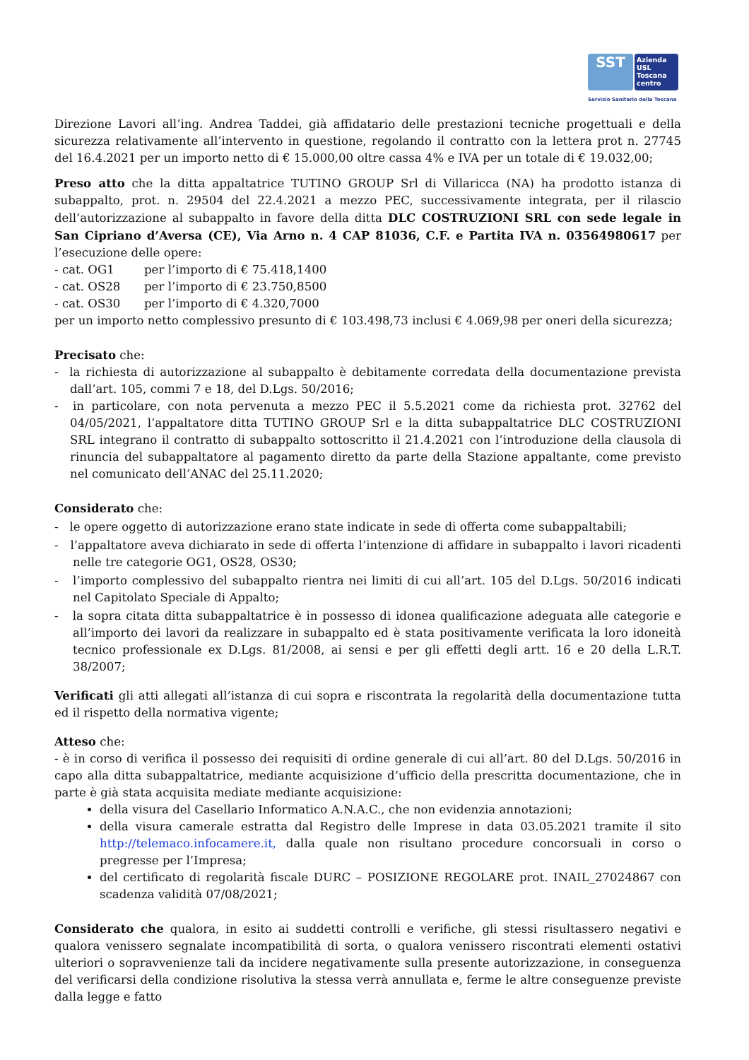SST
Azienda
USL
Toscana
centro
Servizio Sanitario della Toscana
Direzione Lavori all’ing. Andrea Taddei, già affidatario delle prestazioni tecniche progettuali e della sicurezza relativamente all’intervento in questione, regolando il contratto con la lettera prot n. 27745 del 16.4.2021 per un importo netto di € 15.000,00 oltre cassa 4% e IVA per un totale di € 19.032,00;
Preso atto che la ditta appaltatrice TUTINO GROUP Srl di Villaricca (NA) ha prodotto istanza di subappalto, prot. n. 29504 del 22.4.2021 a mezzo PEC, successivamente integrata, per il rilascio dell’autorizzazione al subappalto in favore della ditta DLC COSTRUZIONI SRL con sede legale in San Cipriano d’Aversa (CE), Via Arno n. 4 CAP 81036, C.F. e Partita IVA n. 03564980617 per l’esecuzione delle opere:
- cat. OG1 per l’importo di € 75.418,1400
- cat. OS28 per l’importo di € 23.750,8500
- cat. OS30 per l’importo di € 4.320,7000
per un importo netto complessivo presunto di € 103.498,73 inclusi € 4.069,98 per oneri della sicurezza;
Precisato che:
- la richiesta di autorizzazione al subappalto è debitamente corredata della documentazione prevista dall’art. 105, commi 7 e 18, del D.Lgs. 50/2016;
- in particolare, con nota pervenuta a mezzo PEC il 5.5.2021 come da richiesta prot. 32762 del 04/05/2021, l’appaltatore ditta TUTINO GROUP Srl e la ditta subappaltatrice DLC COSTRUZIONI SRL integrano il contratto di subappalto sottoscritto il 21.4.2021 con l’introduzione della clausola di rinuncia del subappaltatore al pagamento diretto da parte della Stazione appaltante, come previsto nel comunicato dell’ANAC del 25.11.2020;
Considerato che:
- le opere oggetto di autorizzazione erano state indicate in sede di offerta come subappaltabili;
- l’appaltatore aveva dichiarato in sede di offerta l’intenzione di affidare in subappalto i lavori ricadenti nelle tre categorie OG1, OS28, OS30;
- l’importo complessivo del subappalto rientra nei limiti di cui all’art. 105 del D.Lgs. 50/2016 indicati nel Capitolato Speciale di Appalto;
- la sopra citata ditta subappaltatrice è in possesso di idonea qualificazione adeguata alle categorie e all’importo dei lavori da realizzare in subappalto ed è stata positivamente verificata la loro idoneità tecnico professionale ex D.Lgs. 81/2008, ai sensi e per gli effetti degli artt. 16 e 20 della L.R.T. 38/2007;
Verificati gli atti allegati all’istanza di cui sopra e riscontrata la regolarità della documentazione tutta ed il rispetto della normativa vigente;
Atteso che:
- è in corso di verifica il possesso dei requisiti di ordine generale di cui all’art. 80 del D.Lgs. 50/2016 in capo alla ditta subappaltatrice, mediante acquisizione d’ufficio della prescritta documentazione, che in parte è già stata acquisita mediate mediante acquisizione:
della visura del Casellario Informatico A.N.A.C., che non evidenzia annotazioni;
della visura camerale estratta dal Registro delle Imprese in data 03.05.2021 tramite il sito http://telemaco.infocamere.it, dalla quale non risultano procedure concorsuali in corso o pregresse per l’Impresa;
del certificato di regolarità fiscale DURC – POSIZIONE REGOLARE prot. INAIL_27024867 con scadenza validità 07/08/2021;
Considerato che qualora, in esito ai suddetti controlli e verifiche, gli stessi risultassero negativi e qualora venissero segnalate incompatibilità di sorta, o qualora venissero riscontrati elementi ostativi ulteriori o sopravvenienze tali da incidere negativamente sulla presente autorizzazione, in conseguenza del verificarsi della condizione risolutiva la stessa verrà annullata e, ferme le altre conseguenze previste dalla legge e fatto